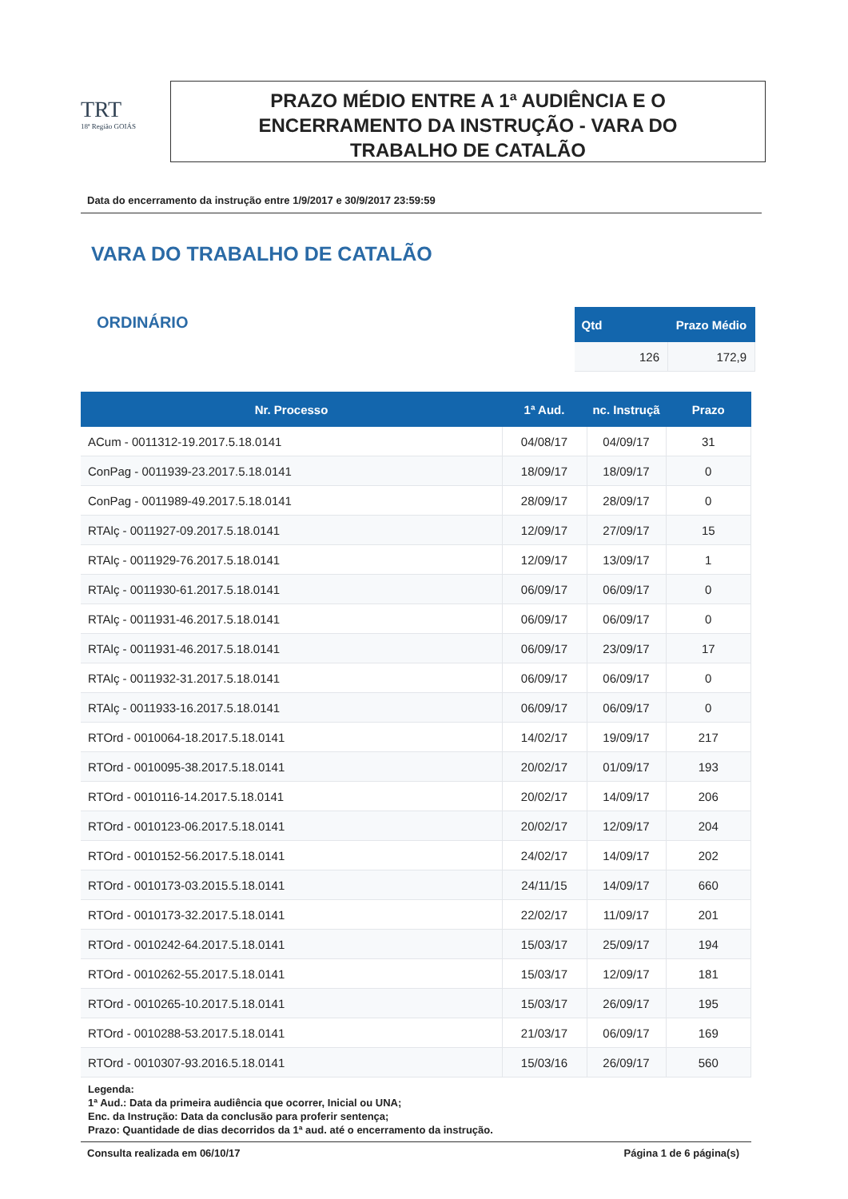TRT
18ª Região GOIÁS
PRAZO MÉDIO ENTRE A 1ª AUDIÊNCIA E O
ENCERRAMENTO DA INSTRUÇÃO - VARA DO
TRABALHO DE CATALÃO
Data do encerramento da instrução entre 1/9/2017 e 30/9/2017 23:59:59
VARA DO TRABALHO DE CATALÃO
ORDINÁRIO
| Qtd | Prazo Médio |
| --- | --- |
| 126 | 172,9 |
| Nr. Processo | 1ª Aud. | nc. Instruçã | Prazo |
| --- | --- | --- | --- |
| ACum - 0011312-19.2017.5.18.0141 | 04/08/17 | 04/09/17 | 31 |
| ConPag - 0011939-23.2017.5.18.0141 | 18/09/17 | 18/09/17 | 0 |
| ConPag - 0011989-49.2017.5.18.0141 | 28/09/17 | 28/09/17 | 0 |
| RTAlç - 0011927-09.2017.5.18.0141 | 12/09/17 | 27/09/17 | 15 |
| RTAlç - 0011929-76.2017.5.18.0141 | 12/09/17 | 13/09/17 | 1 |
| RTAlç - 0011930-61.2017.5.18.0141 | 06/09/17 | 06/09/17 | 0 |
| RTAlç - 0011931-46.2017.5.18.0141 | 06/09/17 | 06/09/17 | 0 |
| RTAlç - 0011931-46.2017.5.18.0141 | 06/09/17 | 23/09/17 | 17 |
| RTAlç - 0011932-31.2017.5.18.0141 | 06/09/17 | 06/09/17 | 0 |
| RTAlç - 0011933-16.2017.5.18.0141 | 06/09/17 | 06/09/17 | 0 |
| RTOrd - 0010064-18.2017.5.18.0141 | 14/02/17 | 19/09/17 | 217 |
| RTOrd - 0010095-38.2017.5.18.0141 | 20/02/17 | 01/09/17 | 193 |
| RTOrd - 0010116-14.2017.5.18.0141 | 20/02/17 | 14/09/17 | 206 |
| RTOrd - 0010123-06.2017.5.18.0141 | 20/02/17 | 12/09/17 | 204 |
| RTOrd - 0010152-56.2017.5.18.0141 | 24/02/17 | 14/09/17 | 202 |
| RTOrd - 0010173-03.2015.5.18.0141 | 24/11/15 | 14/09/17 | 660 |
| RTOrd - 0010173-32.2017.5.18.0141 | 22/02/17 | 11/09/17 | 201 |
| RTOrd - 0010242-64.2017.5.18.0141 | 15/03/17 | 25/09/17 | 194 |
| RTOrd - 0010262-55.2017.5.18.0141 | 15/03/17 | 12/09/17 | 181 |
| RTOrd - 0010265-10.2017.5.18.0141 | 15/03/17 | 26/09/17 | 195 |
| RTOrd - 0010288-53.2017.5.18.0141 | 21/03/17 | 06/09/17 | 169 |
| RTOrd - 0010307-93.2016.5.18.0141 | 15/03/16 | 26/09/17 | 560 |
Legenda:
1ª Aud.: Data da primeira audiência que ocorrer, Inicial ou UNA;
Enc. da Instrução: Data da conclusão para proferir sentença;
Prazo: Quantidade de dias decorridos da 1ª aud. até o encerramento da instrução.
Consulta realizada em 06/10/17 Página 1 de 6 página(s)